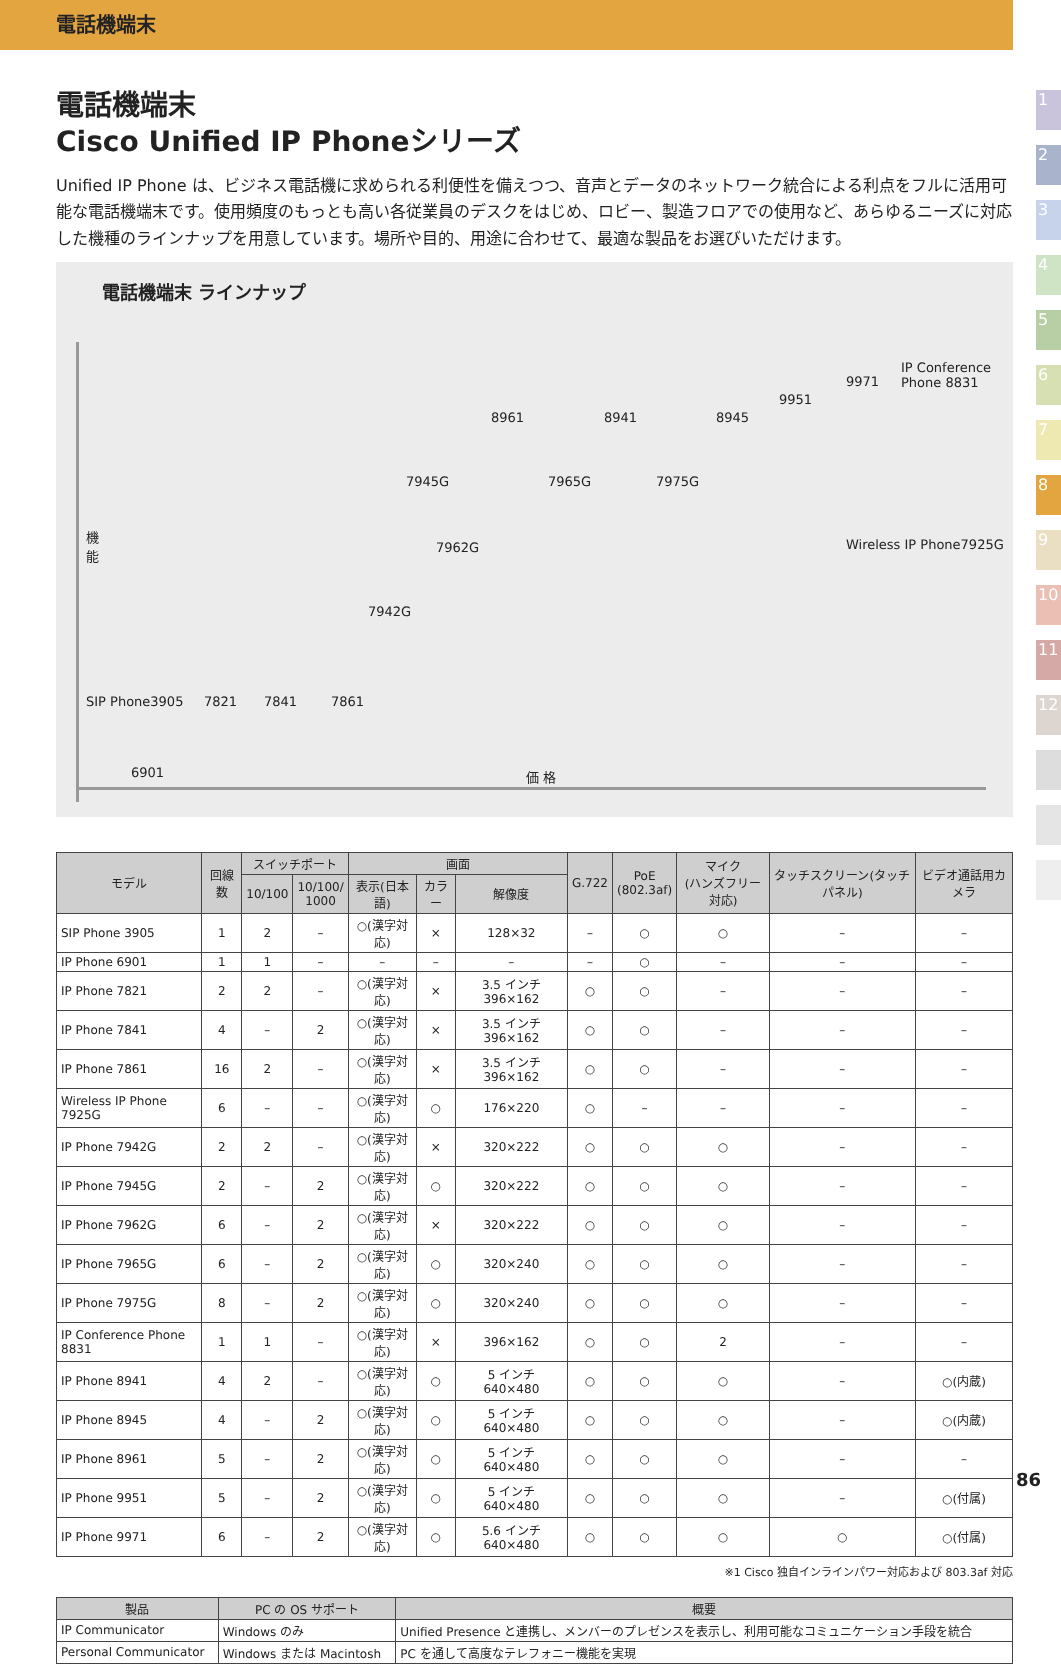電話機端末
1
2
3
4
5
6
7
8
9
10
11
12
電話機端末
Cisco Unified IP Phoneシリーズ
Unified IP Phone は、ビジネス電話機に求められる利便性を備えつつ、音声とデータのネットワーク統合による利点をフルに活用可能な電話機端末です。使用頻度のもっとも高い各従業員のデスクをはじめ、ロビー、製造フロアでの使用など、あらゆるニーズに対応した機種のラインナップを用意しています。場所や目的、用途に合わせて、最適な製品をお選びいただけます。
電話機端末 ラインナップ
機
能
価 格
8961 8941 8945
9951
9971
IP Conference
Phone 8831
7945G 7965G 7975G
7962G Wireless IP Phone7925G
7942G
SIP Phone3905 7821 7841 7861
6901
| モデル | 回線数 | スイッチポート | | 画面 | | | G.722 | PoE (802.3af) | マイク (ハンズフリー対応) | タッチスクリーン(タッチパネル) | ビデオ通話用カメラ |
| --- | --- | --- | --- | --- | --- | --- | --- | --- | --- | --- | --- |
| | | 10/100 | 10/100/ 1000 | 表示(日本語) | カラー | 解像度 | | | | | |
| SIP Phone 3905 | 1 | 2 | – | ○(漢字対応) | × | 128×32 | – | ○ | ○ | – | – |
| IP Phone 6901 | 1 | 1 | – | – | – | – | – | ○ | – | – | – |
| IP Phone 7821 | 2 | 2 | – | ○(漢字対応) | × | 3.5 インチ 396×162 | ○ | ○ | – | – | – |
| IP Phone 7841 | 4 | – | 2 | ○(漢字対応) | × | 3.5 インチ 396×162 | ○ | ○ | – | – | – |
| IP Phone 7861 | 16 | 2 | – | ○(漢字対応) | × | 3.5 インチ 396×162 | ○ | ○ | – | – | – |
| Wireless IP Phone 7925G | 6 | – | – | ○(漢字対応) | ○ | 176×220 | ○ | – | – | – | – |
| IP Phone 7942G | 2 | 2 | – | ○(漢字対応) | × | 320×222 | ○ | ○ | ○ | – | – |
| IP Phone 7945G | 2 | – | 2 | ○(漢字対応) | ○ | 320×222 | ○ | ○ | ○ | – | – |
| IP Phone 7962G | 6 | – | 2 | ○(漢字対応) | × | 320×222 | ○ | ○ | ○ | – | – |
| IP Phone 7965G | 6 | – | 2 | ○(漢字対応) | ○ | 320×240 | ○ | ○ | ○ | – | – |
| IP Phone 7975G | 8 | – | 2 | ○(漢字対応) | ○ | 320×240 | ○ | ○ | ○ | – | – |
| IP Conference Phone 8831 | 1 | 1 | – | ○(漢字対応) | × | 396×162 | ○ | ○ | 2 | – | – |
| IP Phone 8941 | 4 | 2 | – | ○(漢字対応) | ○ | 5 インチ 640×480 | ○ | ○ | ○ | – | ○(内蔵) |
| IP Phone 8945 | 4 | – | 2 | ○(漢字対応) | ○ | 5 インチ 640×480 | ○ | ○ | ○ | – | ○(内蔵) |
| IP Phone 8961 | 5 | – | 2 | ○(漢字対応) | ○ | 5 インチ 640×480 | ○ | ○ | ○ | – | – |
| IP Phone 9951 | 5 | – | 2 | ○(漢字対応) | ○ | 5 インチ 640×480 | ○ | ○ | ○ | – | ○(付属) |
| IP Phone 9971 | 6 | – | 2 | ○(漢字対応) | ○ | 5.6 インチ 640×480 | ○ | ○ | ○ | ○ | ○(付属) |
※1 Cisco 独自インラインパワー対応および 803.3af 対応
| 製品 | PC の OS サポート | 概要 |
| --- | --- | --- |
| IP Communicator | Windows のみ | Unified Presence と連携し、メンバーのプレゼンスを表示し、利用可能なコミュニケーション手段を統合 |
| Personal Communicator | Windows または Macintosh | PC を通して高度なテレフォニー機能を実現 |
86